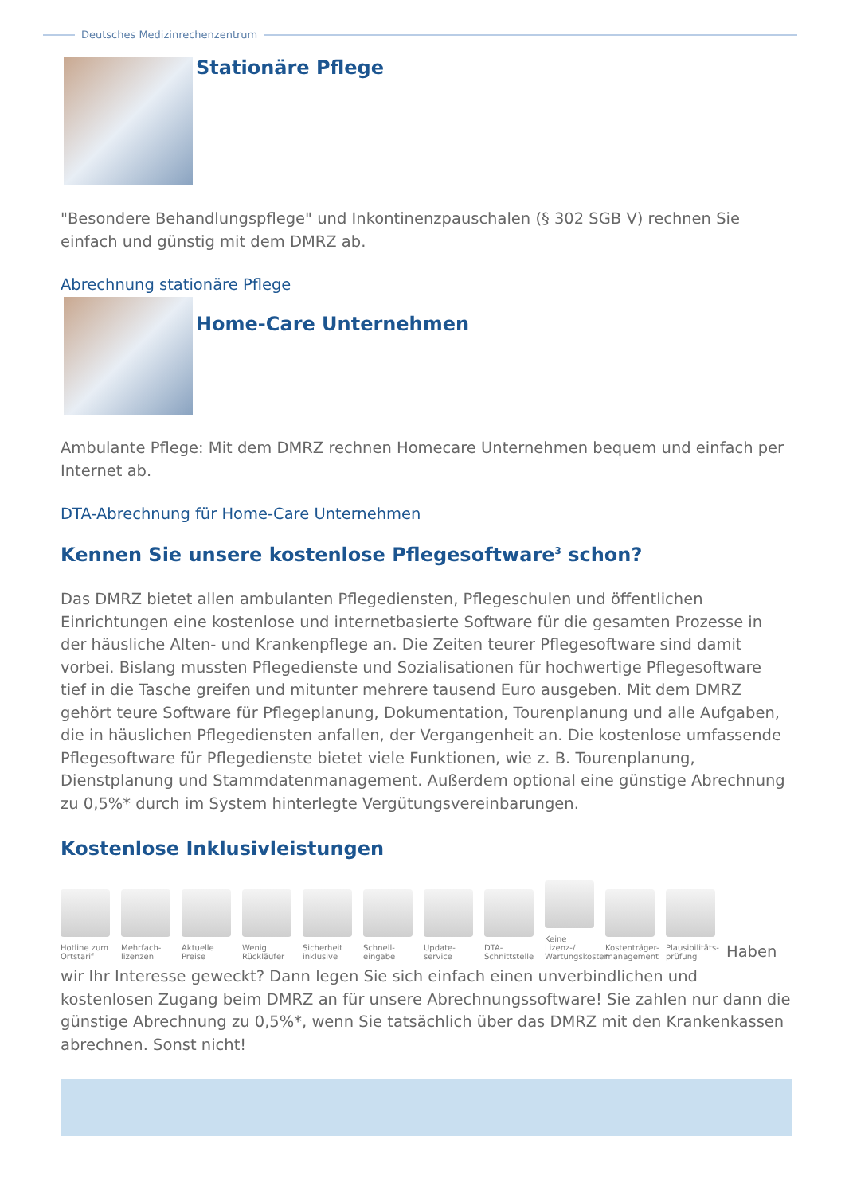Deutsches Medizinrechenzentrum
Stationäre Pflege
"Besondere Behandlungspflege" und Inkontinenzpauschalen (§ 302 SGB V) rechnen Sie einfach und günstig mit dem DMRZ ab.
Abrechnung stationäre Pflege
Home-Care Unternehmen
Ambulante Pflege: Mit dem DMRZ rechnen Homecare Unternehmen bequem und einfach per Internet ab.
DTA-Abrechnung für Home-Care Unternehmen
Kennen Sie unsere kostenlose Pflegesoftware<sup>3</sup> schon?
Das DMRZ bietet allen ambulanten Pflegediensten, Pflegeschulen und öffentlichen Einrichtungen eine kostenlose und internetbasierte Software für die gesamten Prozesse in der häusliche Alten- und Krankenpflege an. Die Zeiten teurer Pflegesoftware sind damit vorbei. Bislang mussten Pflegedienste und Sozialisationen für hochwertige Pflegesoftware tief in die Tasche greifen und mitunter mehrere tausend Euro ausgeben. Mit dem DMRZ gehört teure Software für Pflegeplanung, Dokumentation, Tourenplanung und alle Aufgaben, die in häuslichen Pflegediensten anfallen, der Vergangenheit an. Die kostenlose umfassende Pflegesoftware für Pflegedienste bietet viele Funktionen, wie z. B. Tourenplanung, Dienstplanung und Stammdatenmanagement. Außerdem optional eine günstige Abrechnung zu 0,5%* durch im System hinterlegte Vergütungsvereinbarungen.
Kostenlose Inklusivleistungen
Hotline zum Ortstarif
Mehrfach-lizenzen
Aktuelle Preise
Wenig Rückläufer
Sicherheit inklusive
Schnell-eingabe
Update-service
DTA-Schnittstelle
Keine Lizenz-/ Wartungskosten
Kostenträger-management
Plausibilitäts-prüfung
Haben
wir Ihr Interesse geweckt? Dann legen Sie sich einfach einen unverbindlichen und kostenlosen Zugang beim DMRZ an für unsere Abrechnungssoftware! Sie zahlen nur dann die günstige Abrechnung zu 0,5%*, wenn Sie tatsächlich über das DMRZ mit den Krankenkassen abrechnen. Sonst nicht!